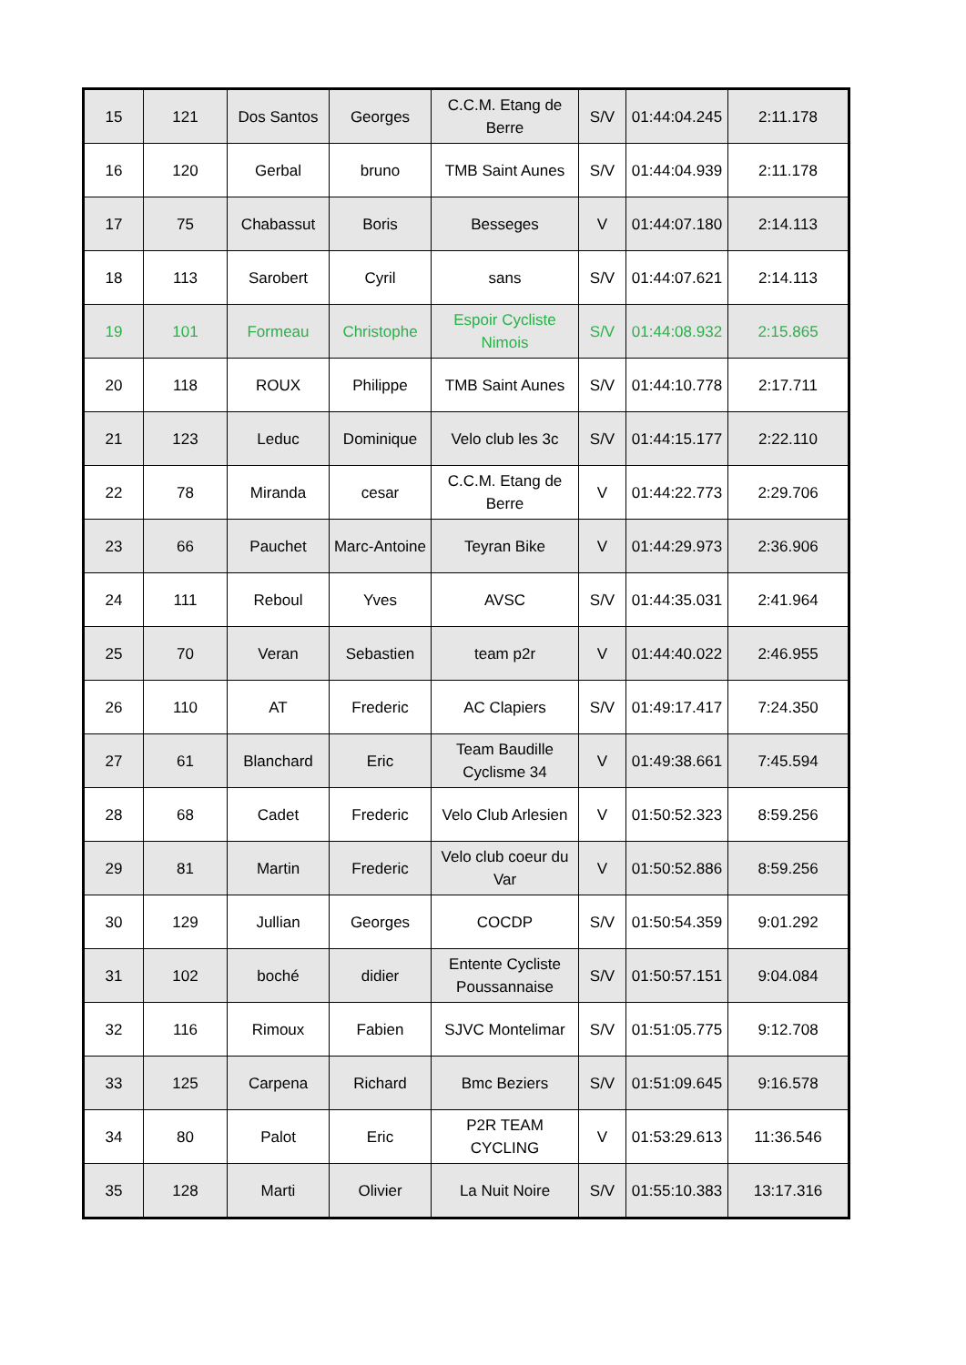| 15 | 121 | Dos Santos | Georges | C.C.M. Etang de Berre | S/V | 01:44:04.245 | 2:11.178 |
| 16 | 120 | Gerbal | bruno | TMB Saint Aunes | S/V | 01:44:04.939 | 2:11.178 |
| 17 | 75 | Chabassut | Boris | Besseges | V | 01:44:07.180 | 2:14.113 |
| 18 | 113 | Sarobert | Cyril | sans | S/V | 01:44:07.621 | 2:14.113 |
| 19 | 101 | Formeau | Christophe | Espoir Cycliste Nimois | S/V | 01:44:08.932 | 2:15.865 |
| 20 | 118 | ROUX | Philippe | TMB Saint Aunes | S/V | 01:44:10.778 | 2:17.711 |
| 21 | 123 | Leduc | Dominique | Velo club les 3c | S/V | 01:44:15.177 | 2:22.110 |
| 22 | 78 | Miranda | cesar | C.C.M. Etang de Berre | V | 01:44:22.773 | 2:29.706 |
| 23 | 66 | Pauchet | Marc-Antoine | Teyran Bike | V | 01:44:29.973 | 2:36.906 |
| 24 | 111 | Reboul | Yves | AVSC | S/V | 01:44:35.031 | 2:41.964 |
| 25 | 70 | Veran | Sebastien | team p2r | V | 01:44:40.022 | 2:46.955 |
| 26 | 110 | AT | Frederic | AC Clapiers | S/V | 01:49:17.417 | 7:24.350 |
| 27 | 61 | Blanchard | Eric | Team Baudille Cyclisme 34 | V | 01:49:38.661 | 7:45.594 |
| 28 | 68 | Cadet | Frederic | Velo Club Arlesien | V | 01:50:52.323 | 8:59.256 |
| 29 | 81 | Martin | Frederic | Velo club coeur du Var | V | 01:50:52.886 | 8:59.256 |
| 30 | 129 | Jullian | Georges | COCDP | S/V | 01:50:54.359 | 9:01.292 |
| 31 | 102 | boché | didier | Entente Cycliste Poussannaise | S/V | 01:50:57.151 | 9:04.084 |
| 32 | 116 | Rimoux | Fabien | SJVC Montelimar | S/V | 01:51:05.775 | 9:12.708 |
| 33 | 125 | Carpena | Richard | Bmc Beziers | S/V | 01:51:09.645 | 9:16.578 |
| 34 | 80 | Palot | Eric | P2R TEAM CYCLING | V | 01:53:29.613 | 11:36.546 |
| 35 | 128 | Marti | Olivier | La Nuit Noire | S/V | 01:55:10.383 | 13:17.316 |